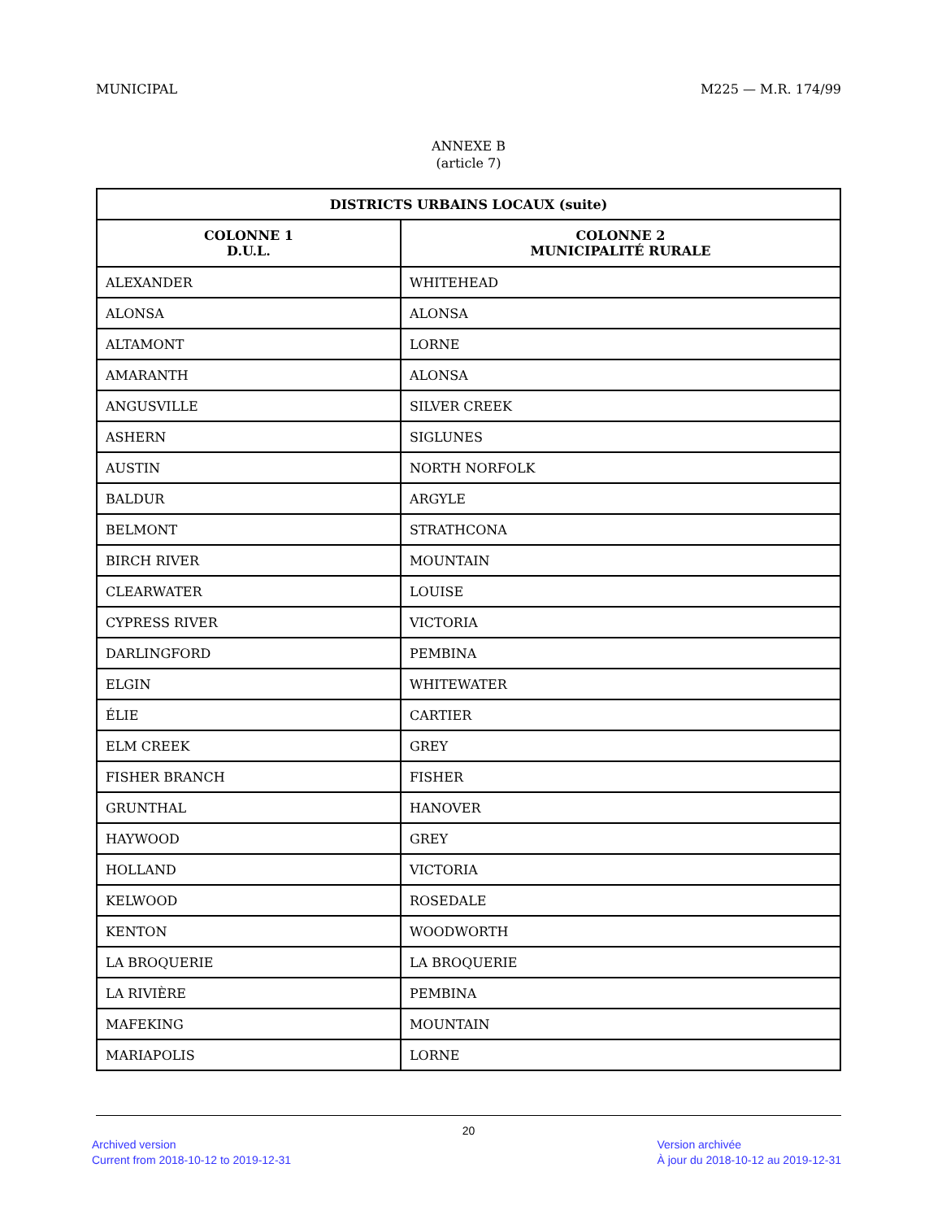MUNICIPAL M225 — M.R. 174/99
ANNEXE B
(article 7)
| DISTRICTS URBAINS LOCAUX (suite) | |
| --- | --- |
| COLONNE 1 D.U.L. | COLONNE 2 MUNICIPALITÉ RURALE |
| ALEXANDER | WHITEHEAD |
| ALONSA | ALONSA |
| ALTAMONT | LORNE |
| AMARANTH | ALONSA |
| ANGUSVILLE | SILVER CREEK |
| ASHERN | SIGLUNES |
| AUSTIN | NORTH NORFOLK |
| BALDUR | ARGYLE |
| BELMONT | STRATHCONA |
| BIRCH RIVER | MOUNTAIN |
| CLEARWATER | LOUISE |
| CYPRESS RIVER | VICTORIA |
| DARLINGFORD | PEMBINA |
| ELGIN | WHITEWATER |
| ÉLIE | CARTIER |
| ELM CREEK | GREY |
| FISHER BRANCH | FISHER |
| GRUNTHAL | HANOVER |
| HAYWOOD | GREY |
| HOLLAND | VICTORIA |
| KELWOOD | ROSEDALE |
| KENTON | WOODWORTH |
| LA BROQUERIE | LA BROQUERIE |
| LA RIVIÈRE | PEMBINA |
| MAFEKING | MOUNTAIN |
| MARIAPOLIS | LORNE |
20
Archived version
Current from 2018-10-12 to 2019-12-31 Version archivée
À jour du 2018-10-12 au 2019-12-31